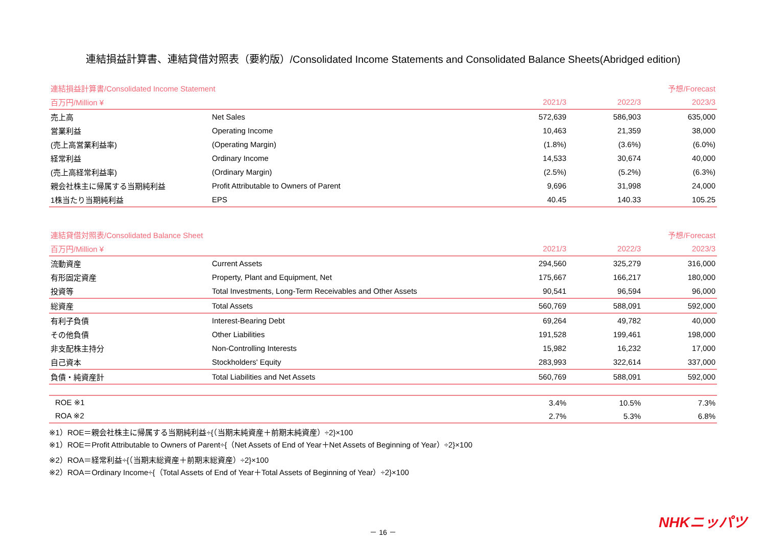連結損益計算書、連結貸借対照表（要約版）/Consolidated Income Statements and Consolidated Balance Sheets(Abridged edition)
| 連結損益計算書/Consolidated Income Statement | | | | 予想/Forecast |
| --- | --- | --- | --- | --- |
| 百万円/Million ¥ | | 2021/3 | 2022/3 | 2023/3 |
| 売上高 | Net Sales | 572,639 | 586,903 | 635,000 |
| 営業利益 | Operating Income | 10,463 | 21,359 | 38,000 |
| (売上高営業利益率) | (Operating Margin) | (1.8%) | (3.6%) | (6.0%) |
| 経常利益 | Ordinary Income | 14,533 | 30,674 | 40,000 |
| (売上高経常利益率) | (Ordinary Margin) | (2.5%) | (5.2%) | (6.3%) |
| 親会社株主に帰属する当期純利益 | Profit Attributable to Owners of Parent | 9,696 | 31,998 | 24,000 |
| 1株当たり当期純利益 | EPS | 40.45 | 140.33 | 105.25 |
| 連結貸借対照表/Consolidated Balance Sheet | | | | 予想/Forecast |
| --- | --- | --- | --- | --- |
| 百万円/Million ¥ | | 2021/3 | 2022/3 | 2023/3 |
| 流動資産 | Current Assets | 294,560 | 325,279 | 316,000 |
| 有形固定資産 | Property, Plant and Equipment, Net | 175,667 | 166,217 | 180,000 |
| 投資等 | Total Investments, Long-Term Receivables and Other Assets | 90,541 | 96,594 | 96,000 |
| 総資産 | Total Assets | 560,769 | 588,091 | 592,000 |
| 有利子負債 | Interest-Bearing Debt | 69,264 | 49,782 | 40,000 |
| その他負債 | Other Liabilities | 191,528 | 199,461 | 198,000 |
| 非支配株主持分 | Non-Controlling Interests | 15,982 | 16,232 | 17,000 |
| 自己資本 | Stockholders' Equity | 283,993 | 322,614 | 337,000 |
| 負債・純資産計 | Total Liabilities and Net Assets | 560,769 | 588,091 | 592,000 |
| ROE ※1 | | 3.4% | 10.5% | 7.3% |
| ROA ※2 | | 2.7% | 5.3% | 6.8% |
※1）ROE＝親会社株主に帰属する当期純利益÷{（当期末純資産＋前期末純資産）÷2}×100
※1）ROE＝Profit Attributable to Owners of Parent÷{（Net Assets of End of Year＋Net Assets of Beginning of Year）÷2}×100
※2）ROA＝経常利益÷{（当期末総資産＋前期末総資産）÷2}×100
※2）ROA＝Ordinary Income÷{（Total Assets of End of Year＋Total Assets of Beginning of Year）÷2}×100
－ 16 －
NHKニッパツ